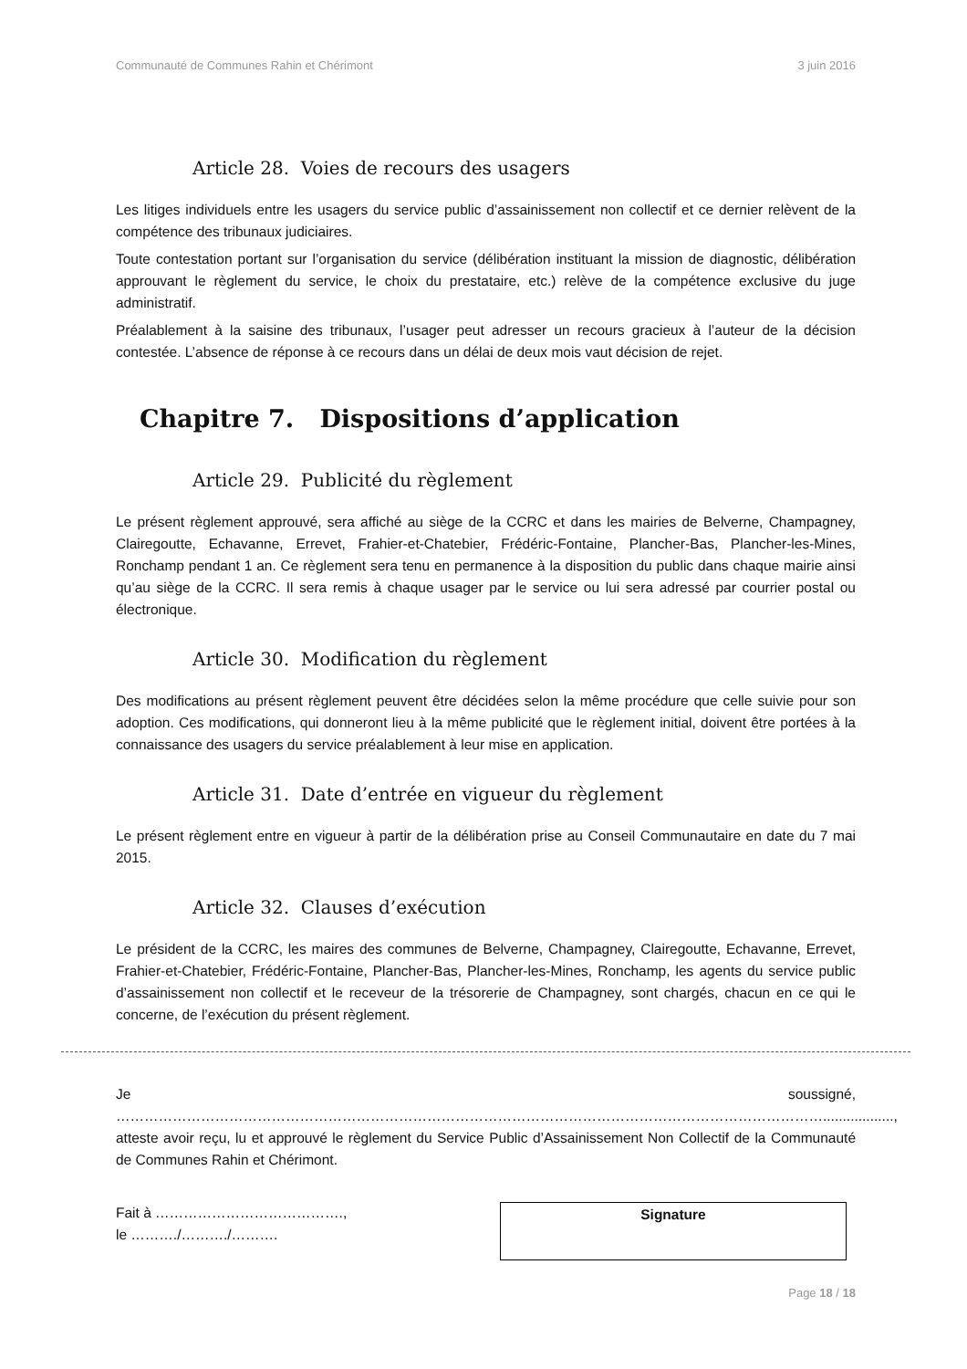Communauté de Communes Rahin et Chérimont 3 juin 2016
Article 28. Voies de recours des usagers
Les litiges individuels entre les usagers du service public d’assainissement non collectif et ce dernier relèvent de la compétence des tribunaux judiciaires.
Toute contestation portant sur l’organisation du service (délibération instituant la mission de diagnostic, délibération approuvant le règlement du service, le choix du prestataire, etc.) relève de la compétence exclusive du juge administratif.
Préalablement à la saisine des tribunaux, l’usager peut adresser un recours gracieux à l’auteur de la décision contestée. L’absence de réponse à ce recours dans un délai de deux mois vaut décision de rejet.
Chapitre 7. Dispositions d’application
Article 29. Publicité du règlement
Le présent règlement approuvé, sera affiché au siège de la CCRC et dans les mairies de Belverne, Champagney, Clairegoutte, Echavanne, Errevet, Frahier-et-Chatebier, Frédéric-Fontaine, Plancher-Bas, Plancher-les-Mines, Ronchamp pendant 1 an. Ce règlement sera tenu en permanence à la disposition du public dans chaque mairie ainsi qu’au siège de la CCRC. Il sera remis à chaque usager par le service ou lui sera adressé par courrier postal ou électronique.
Article 30. Modification du règlement
Des modifications au présent règlement peuvent être décidées selon la même procédure que celle suivie pour son adoption. Ces modifications, qui donneront lieu à la même publicité que le règlement initial, doivent être portées à la connaissance des usagers du service préalablement à leur mise en application.
Article 31. Date d’entrée en vigueur du règlement
Le présent règlement entre en vigueur à partir de la délibération prise au Conseil Communautaire en date du 7 mai 2015.
Article 32. Clauses d’exécution
Le président de la CCRC, les maires des communes de Belverne, Champagney, Clairegoutte, Echavanne, Errevet, Frahier-et-Chatebier, Frédéric-Fontaine, Plancher-Bas, Plancher-les-Mines, Ronchamp, les agents du service public d’assainissement non collectif et le receveur de la trésorerie de Champagney, sont chargés, chacun en ce qui le concerne, de l’exécution du présent règlement.
Je soussigné, ……………………………………………………………………………………………………………………………………..................,
atteste avoir reçu, lu et approuvé le règlement du Service Public d’Assainissement Non Collectif de la Communauté de Communes Rahin et Chérimont.
Fait à ………………………………….,
le ………./………./……….
Signature
Page 18 / 18